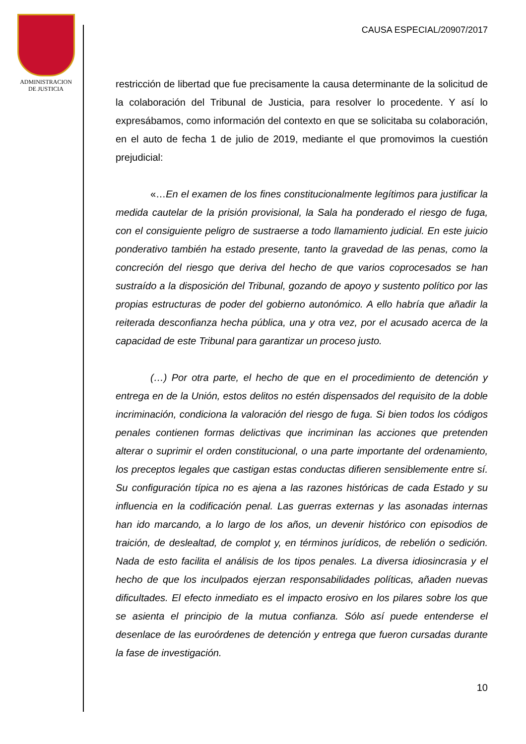ADMINISTRACION
DE JUSTICIA
CAUSA ESPECIAL/20907/2017
restricción de libertad que fue precisamente la causa determinante de la solicitud de la colaboración del Tribunal de Justicia, para resolver lo procedente. Y así lo expresábamos, como información del contexto en que se solicitaba su colaboración, en el auto de fecha 1 de julio de 2019, mediante el que promovimos la cuestión prejudicial:
«…En el examen de los fines constitucionalmente legítimos para justificar la medida cautelar de la prisión provisional, la Sala ha ponderado el riesgo de fuga, con el consiguiente peligro de sustraerse a todo llamamiento judicial. En este juicio ponderativo también ha estado presente, tanto la gravedad de las penas, como la concreción del riesgo que deriva del hecho de que varios coprocesados se han sustraído a la disposición del Tribunal, gozando de apoyo y sustento político por las propias estructuras de poder del gobierno autonómico. A ello habría que añadir la reiterada desconfianza hecha pública, una y otra vez, por el acusado acerca de la capacidad de este Tribunal para garantizar un proceso justo.
(…) Por otra parte, el hecho de que en el procedimiento de detención y entrega en de la Unión, estos delitos no estén dispensados del requisito de la doble incriminación, condiciona la valoración del riesgo de fuga. Si bien todos los códigos penales contienen formas delictivas que incriminan las acciones que pretenden alterar o suprimir el orden constitucional, o una parte importante del ordenamiento, los preceptos legales que castigan estas conductas difieren sensiblemente entre sí. Su configuración típica no es ajena a las razones históricas de cada Estado y su influencia en la codificación penal. Las guerras externas y las asonadas internas han ido marcando, a lo largo de los años, un devenir histórico con episodios de traición, de deslealtad, de complot y, en términos jurídicos, de rebelión o sedición. Nada de esto facilita el análisis de los tipos penales. La diversa idiosincrasia y el hecho de que los inculpados ejerzan responsabilidades políticas, añaden nuevas dificultades. El efecto inmediato es el impacto erosivo en los pilares sobre los que se asienta el principio de la mutua confianza. Sólo así puede entenderse el desenlace de las euroórdenes de detención y entrega que fueron cursadas durante la fase de investigación.
10